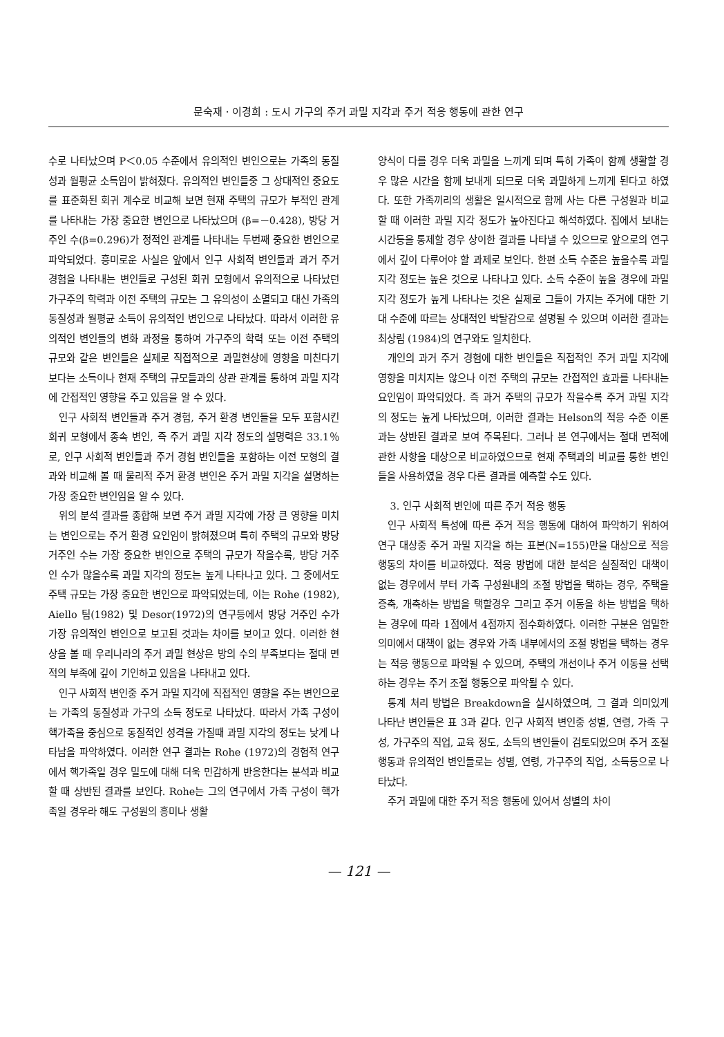문숙재 · 이경희 : 도시 가구의 주거 과밀 지각과 주거 적응 행동에 관한 연구
수로 나타났으며 P＜0.05 수준에서 유의적인 변인으로는 가족의 동질성과 월평균 소득임이 밝혀졌다. 유의적인 변인들중 그 상대적인 중요도를 표준화된 회귀 계수로 비교해 보면 현재 주택의 규모가 부적인 관계를 나타내는 가장 중요한 변인으로 나타났으며 (β=－0.428), 방당 거주인 수(β=0.296)가 정적인 관계를 나타내는 두번째 중요한 변인으로 파악되었다. 흥미로운 사실은 앞에서 인구 사회적 변인들과 과거 주거 경험을 나타내는 변인들로 구성된 회귀 모형에서 유의적으로 나타났던 가구주의 학력과 이전 주택의 규모는 그 유의성이 소멸되고 대신 가족의 동질성과 월평균 소득이 유의적인 변인으로 나타났다. 따라서 이러한 유의적인 변인들의 변화 과정을 통하여 가구주의 학력 또는 이전 주택의 규모와 같은 변인들은 실제로 직접적으로 과밀현상에 영향을 미친다기 보다는 소득이나 현재 주택의 규모들과의 상관 관계를 통하여 과밀 지각에 간접적인 영향을 주고 있음을 알 수 있다.
인구 사회적 변인들과 주거 경험, 주거 환경 변인들을 모두 포함시킨 회귀 모형에서 종속 변인, 즉 주거 과밀 지각 정도의 설명력은 33.1％로, 인구 사회적 변인들과 주거 경험 변인들을 포함하는 이전 모형의 결과와 비교해 볼 때 물리적 주거 환경 변인은 주거 과밀 지각을 설명하는 가장 중요한 변인임을 알 수 있다.
위의 분석 결과를 종합해 보면 주거 과밀 지각에 가장 큰 영향을 미치는 변인으로는 주거 환경 요인임이 밝혀졌으며 특히 주택의 규모와 방당 거주인 수는 가장 중요한 변인으로 주택의 규모가 작을수록, 방당 거주인 수가 많을수록 과밀 지각의 정도는 높게 나타나고 있다. 그 중에서도 주택 규모는 가장 중요한 변인으로 파악되었는데, 이는 Rohe (1982), Aiello 팀(1982) 및 Desor(1972)의 연구등에서 방당 거주인 수가 가장 유의적인 변인으로 보고된 것과는 차이를 보이고 있다. 이러한 현상을 볼 때 우리나라의 주거 과밀 현상은 방의 수의 부족보다는 절대 면적의 부족에 깊이 기인하고 있음을 나타내고 있다.
인구 사회적 변인중 주거 과밀 지각에 직접적인 영향을 주는 변인으로는 가족의 동질성과 가구의 소득 정도로 나타났다. 따라서 가족 구성이 핵가족을 중심으로 동질적인 성격을 가질때 과밀 지각의 정도는 낮게 나타남을 파악하였다. 이러한 연구 결과는 Rohe (1972)의 경험적 연구에서 핵가족일 경우 밀도에 대해 더욱 민감하게 반응한다는 분석과 비교할 때 상반된 결과를 보인다. Rohe는 그의 연구에서 가족 구성이 핵가족일 경우라 해도 구성원의 흥미나 생활
양식이 다를 경우 더욱 과밀을 느끼게 되며 특히 가족이 함께 생활할 경우 많은 시간을 함께 보내게 되므로 더욱 과밀하게 느끼게 된다고 하였다. 또한 가족끼리의 생활은 일시적으로 함께 사는 다른 구성원과 비교할 때 이러한 과밀 지각 정도가 높아진다고 해석하였다. 집에서 보내는 시간등을 통제할 경우 상이한 결과를 나타낼 수 있으므로 앞으로의 연구에서 깊이 다루어야 할 과제로 보인다. 한편 소득 수준은 높을수록 과밀 지각 정도는 높은 것으로 나타나고 있다. 소득 수준이 높을 경우에 과밀 지각 정도가 높게 나타나는 것은 실제로 그들이 가지는 주거에 대한 기대 수준에 따르는 상대적인 박탈감으로 설명될 수 있으며 이러한 결과는 최상림 (1984)의 연구와도 일치한다.
개인의 과거 주거 경험에 대한 변인들은 직접적인 주거 과밀 지각에 영향을 미치지는 않으나 이전 주택의 규모는 간접적인 효과를 나타내는 요인임이 파악되었다. 즉 과거 주택의 규모가 작을수록 주거 과밀 지각의 정도는 높게 나타났으며, 이러한 결과는 Helson의 적응 수준 이론과는 상반된 결과로 보여 주목된다. 그러나 본 연구에서는 절대 면적에 관한 사항을 대상으로 비교하였으므로 현재 주택과의 비교를 통한 변인들을 사용하였을 경우 다른 결과를 예측할 수도 있다.
3. 인구 사회적 변인에 따른 주거 적응 행동
인구 사회적 특성에 따른 주거 적응 행동에 대하여 파악하기 위하여 연구 대상중 주거 과밀 지각을 하는 표본(N=155)만을 대상으로 적응 행동의 차이를 비교하였다. 적응 방법에 대한 분석은 실질적인 대책이 없는 경우에서 부터 가족 구성원내의 조절 방법을 택하는 경우, 주택을 증축, 개축하는 방법을 택할경우 그리고 주거 이동을 하는 방법을 택하는 경우에 따라 1점에서 4점까지 점수화하였다. 이러한 구분은 엄밀한 의미에서 대책이 없는 경우와 가족 내부에서의 조절 방법을 택하는 경우는 적응 행동으로 파악될 수 있으며, 주택의 개선이나 주거 이동을 선택하는 경우는 주거 조절 행동으로 파악될 수 있다.
통계 처리 방법은 Breakdown을 실시하였으며, 그 결과 의미있게 나타난 변인들은 표 3과 같다. 인구 사회적 변인중 성별, 연령, 가족 구성, 가구주의 직업, 교육 정도, 소득의 변인들이 검토되었으며 주거 조절 행동과 유의적인 변인들로는 성별, 연령, 가구주의 직업, 소득등으로 나타났다.
주거 과밀에 대한 주거 적응 행동에 있어서 성별의 차이
— 121 —